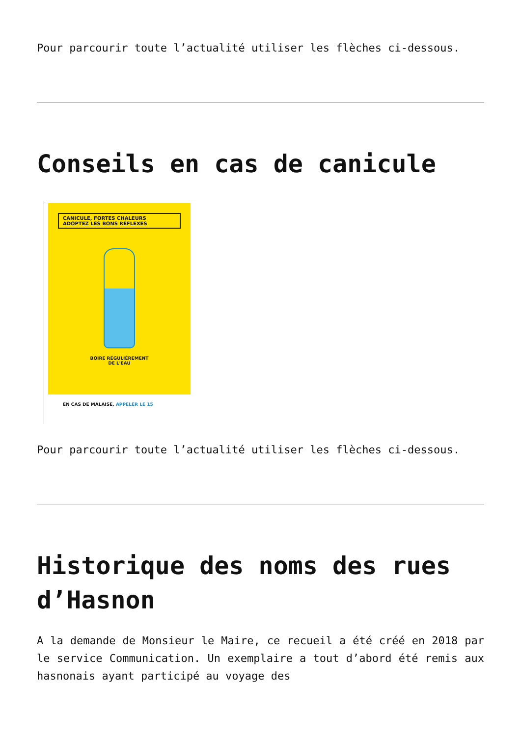Pour parcourir toute l’actualité utiliser les flèches ci-dessous.
Conseils en cas de canicule
CANICULE, FORTES CHALEURS
ADOPTEZ LES BONS RÉFLEXES
BOIRE RÉGULIÈREMENT
DE L'EAU
EN CAS DE MALAISE, APPELER LE 15
Pour parcourir toute l’actualité utiliser les flèches ci-dessous.
Historique des noms des rues d’Hasnon
A la demande de Monsieur le Maire, ce recueil a été créé en 2018 par le service Communication. Un exemplaire a tout d’abord été remis aux hasnonais ayant participé au voyage des